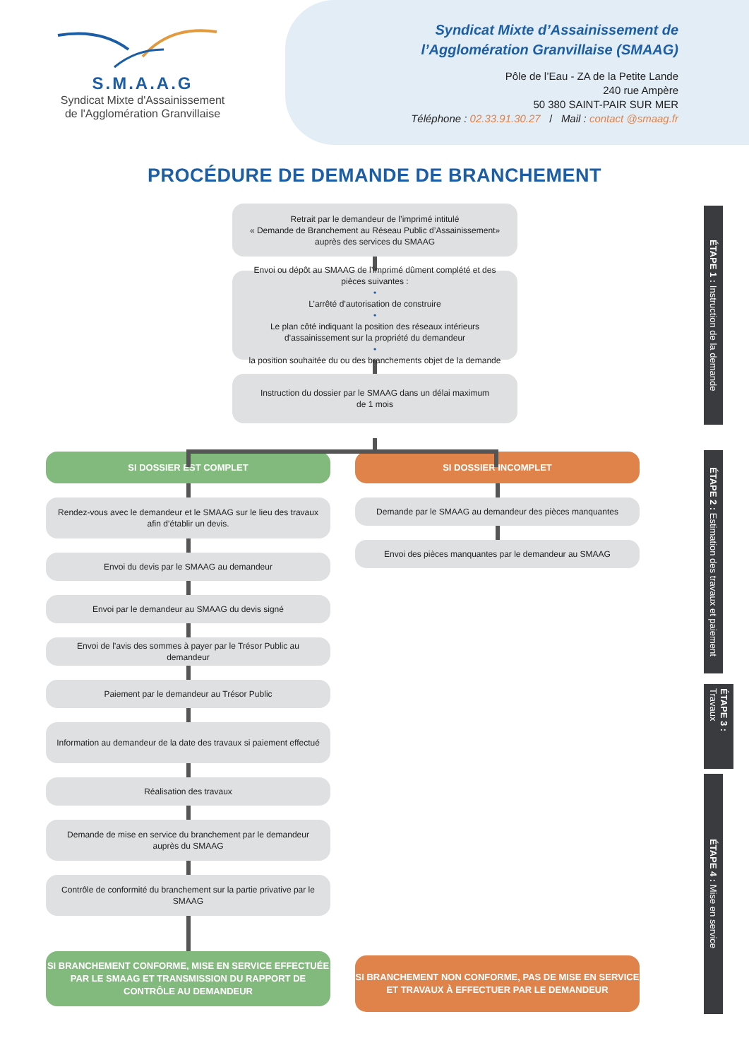S.M.A.A.G
Syndicat Mixte d'Assainissement
de l'Agglomération Granvillaise
Syndicat Mixte d’Assainissement de
l’Agglomération Granvillaise (SMAAG)
Pôle de l’Eau - ZA de la Petite Lande
240 rue Ampère
50 380 SAINT-PAIR SUR MER
Téléphone : 02.33.91.30.27 / Mail : contact @smaag.fr
PROCÉDURE DE DEMANDE DE BRANCHEMENT
Retrait par le demandeur de l’imprimé intitulé
« Demande de Branchement au Réseau Public d’Assainissement»
auprès des services du SMAAG
Envoi ou dépôt au SMAAG de l’imprimé dûment complété et des pièces suivantes :
•
L’arrêté d’autorisation de construire
•
Le plan côté indiquant la position des réseaux intérieurs d’assainissement sur la propriété du demandeur
•
la position souhaitée du ou des branchements objet de la demande
Instruction du dossier par le SMAAG dans un délai maximum
de 1 mois
SI DOSSIER EST COMPLET
Rendez-vous avec le demandeur et le SMAAG sur le lieu des travaux afin d’établir un devis.
Envoi du devis par le SMAAG au demandeur
Envoi par le demandeur au SMAAG du devis signé
Envoi de l’avis des sommes à payer par le Trésor Public au demandeur
Paiement par le demandeur au Trésor Public
Information au demandeur de la date des travaux si paiement effectué
Réalisation des travaux
Demande de mise en service du branchement par le demandeur auprès du SMAAG
Contrôle de conformité du branchement sur la partie privative par le SMAAG
SI BRANCHEMENT CONFORME, MISE EN SERVICE EFFECTUÉE PAR LE SMAAG ET TRANSMISSION DU RAPPORT DE CONTRÔLE AU DEMANDEUR
SI DOSSIER INCOMPLET
Demande par le SMAAG au demandeur des pièces manquantes
Envoi des pièces manquantes par le demandeur au SMAAG
SI BRANCHEMENT NON CONFORME, PAS DE MISE EN SERVICE ET TRAVAUX À EFFECTUER PAR LE DEMANDEUR
ÉTAPE 1 : Instruction de la demande
ÉTAPE 2 : Estimation des travaux et paiement
ÉTAPE 3 : Travaux
ÉTAPE 4 : Mise en service